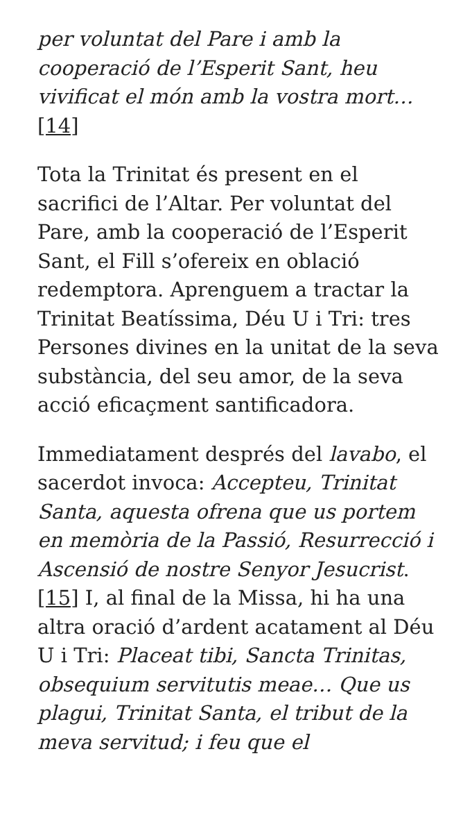per voluntat del Pare i amb la cooperació de l’Esperit Sant, heu vivificat el món amb la vostra mort… [14]
Tota la Trinitat és present en el sacrifici de l’Altar. Per voluntat del Pare, amb la cooperació de l’Esperit Sant, el Fill s’ofereix en oblació redemptora. Aprenguem a tractar la Trinitat Beatíssima, Déu U i Tri: tres Persones divines en la unitat de la seva substància, del seu amor, de la seva acció eficaçment santificadora.
Immediatament després del lavabo, el sacerdot invoca: Accepteu, Trinitat Santa, aquesta ofrena que us portem en memòria de la Passió, Resurrecció i Ascensió de nostre Senyor Jesucrist. [15] I, al final de la Missa, hi ha una altra oració d’ardent acatament al Déu U i Tri: Placeat tibi, Sancta Trinitas, obsequium servitutis meae… Que us plagui, Trinitat Santa, el tribut de la meva servitud; i feu que el